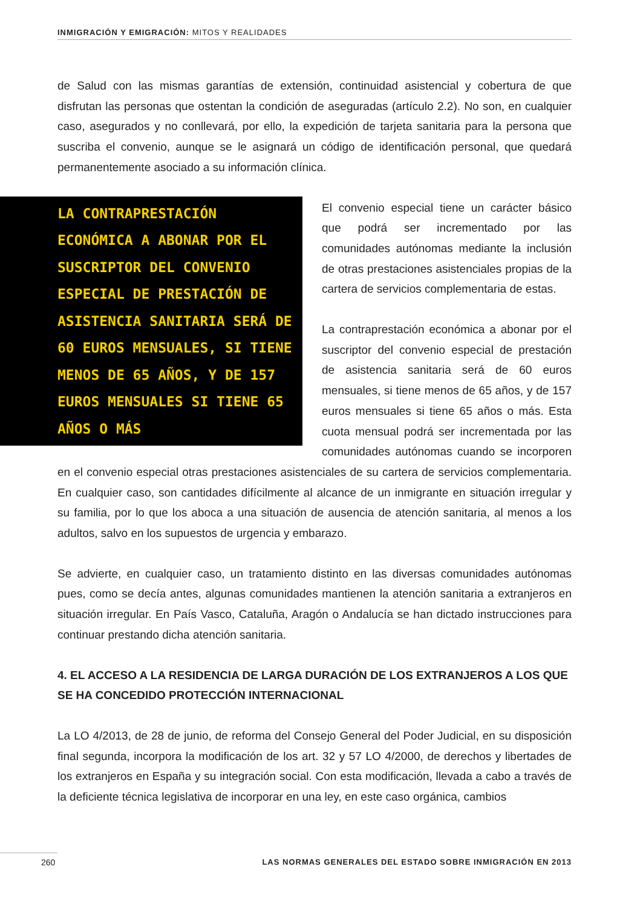INMIGRACIÓN Y EMIGRACIÓN: MITOS Y REALIDADES
de Salud con las mismas garantías de extensión, continuidad asistencial y cobertura de que disfrutan las personas que ostentan la condición de aseguradas (artículo 2.2). No son, en cualquier caso, asegurados y no conllevará, por ello, la expedición de tarjeta sanitaria para la persona que suscriba el convenio, aunque se le asignará un código de identificación personal, que quedará permanentemente asociado a su información clínica.
LA CONTRAPRESTACIÓN ECONÓMICA A ABONAR POR EL SUSCRIPTOR DEL CONVENIO ESPECIAL DE PRESTACIÓN DE ASISTENCIA SANITARIA SERÁ DE 60 EUROS MENSUALES, SI TIENE MENOS DE 65 AÑOS, Y DE 157 EUROS MENSUALES SI TIENE 65 AÑOS O MÁS
El convenio especial tiene un carácter básico que podrá ser incrementado por las comunidades autónomas mediante la inclusión de otras prestaciones asistenciales propias de la cartera de servicios complementaria de estas.
La contraprestación económica a abonar por el suscriptor del convenio especial de prestación de asistencia sanitaria será de 60 euros mensuales, si tiene menos de 65 años, y de 157 euros mensuales si tiene 65 años o más. Esta cuota mensual podrá ser incrementada por las comunidades autónomas cuando se incorporen en el convenio especial otras prestaciones asistenciales de su cartera de servicios complementaria. En cualquier caso, son cantidades difícilmente al alcance de un inmigrante en situación irregular y su familia, por lo que los aboca a una situación de ausencia de atención sanitaria, al menos a los adultos, salvo en los supuestos de urgencia y embarazo.
Se advierte, en cualquier caso, un tratamiento distinto en las diversas comunidades autónomas pues, como se decía antes, algunas comunidades mantienen la atención sanitaria a extranjeros en situación irregular. En País Vasco, Cataluña, Aragón o Andalucía se han dictado instrucciones para continuar prestando dicha atención sanitaria.
4. EL ACCESO A LA RESIDENCIA DE LARGA DURACIÓN DE LOS EXTRANJEROS A LOS QUE SE HA CONCEDIDO PROTECCIÓN INTERNACIONAL
La LO 4/2013, de 28 de junio, de reforma del Consejo General del Poder Judicial, en su disposición final segunda, incorpora la modificación de los art. 32 y 57 LO 4/2000, de derechos y libertades de los extranjeros en España y su integración social. Con esta modificación, llevada a cabo a través de la deficiente técnica legislativa de incorporar en una ley, en este caso orgánica, cambios
260 LAS NORMAS GENERALES DEL ESTADO SOBRE INMIGRACIÓN EN 2013